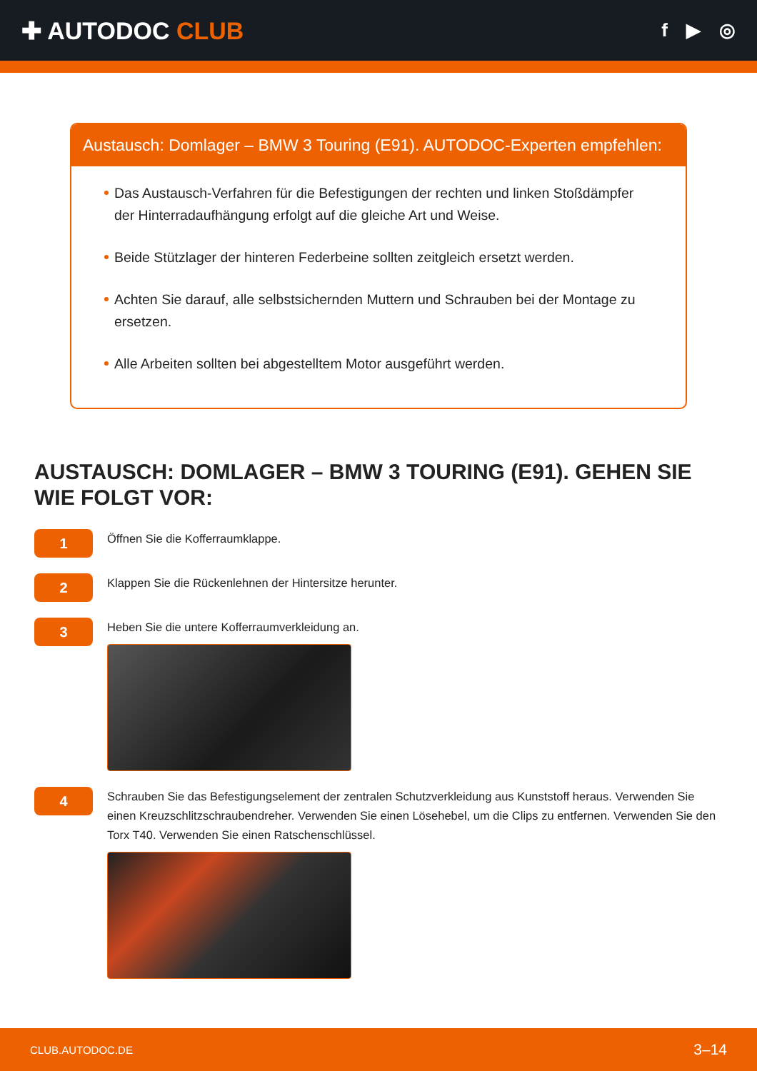✚ AUTODOC CLUB
f ▶ ◎
Austausch: Domlager – BMW 3 Touring (E91). AUTODOC-Experten empfehlen:
Das Austausch-Verfahren für die Befestigungen der rechten und linken Stoßdämpfer der Hinterradaufhängung erfolgt auf die gleiche Art und Weise.
Beide Stützlager der hinteren Federbeine sollten zeitgleich ersetzt werden.
Achten Sie darauf, alle selbstsichernden Muttern und Schrauben bei der Montage zu ersetzen.
Alle Arbeiten sollten bei abgestelltem Motor ausgeführt werden.
AUSTAUSCH: DOMLAGER – BMW 3 TOURING (E91). GEHEN SIE WIE FOLGT VOR:
1
Öffnen Sie die Kofferraumklappe.
2
Klappen Sie die Rückenlehnen der Hintersitze herunter.
3
Heben Sie die untere Kofferraumverkleidung an.
4
Schrauben Sie das Befestigungselement der zentralen Schutzverkleidung aus Kunststoff heraus. Verwenden Sie einen Kreuzschlitzschraubendreher. Verwenden Sie einen Lösehebel, um die Clips zu entfernen. Verwenden Sie den Torx T40. Verwenden Sie einen Ratschenschlüssel.
CLUB.AUTODOC.DE 3–14